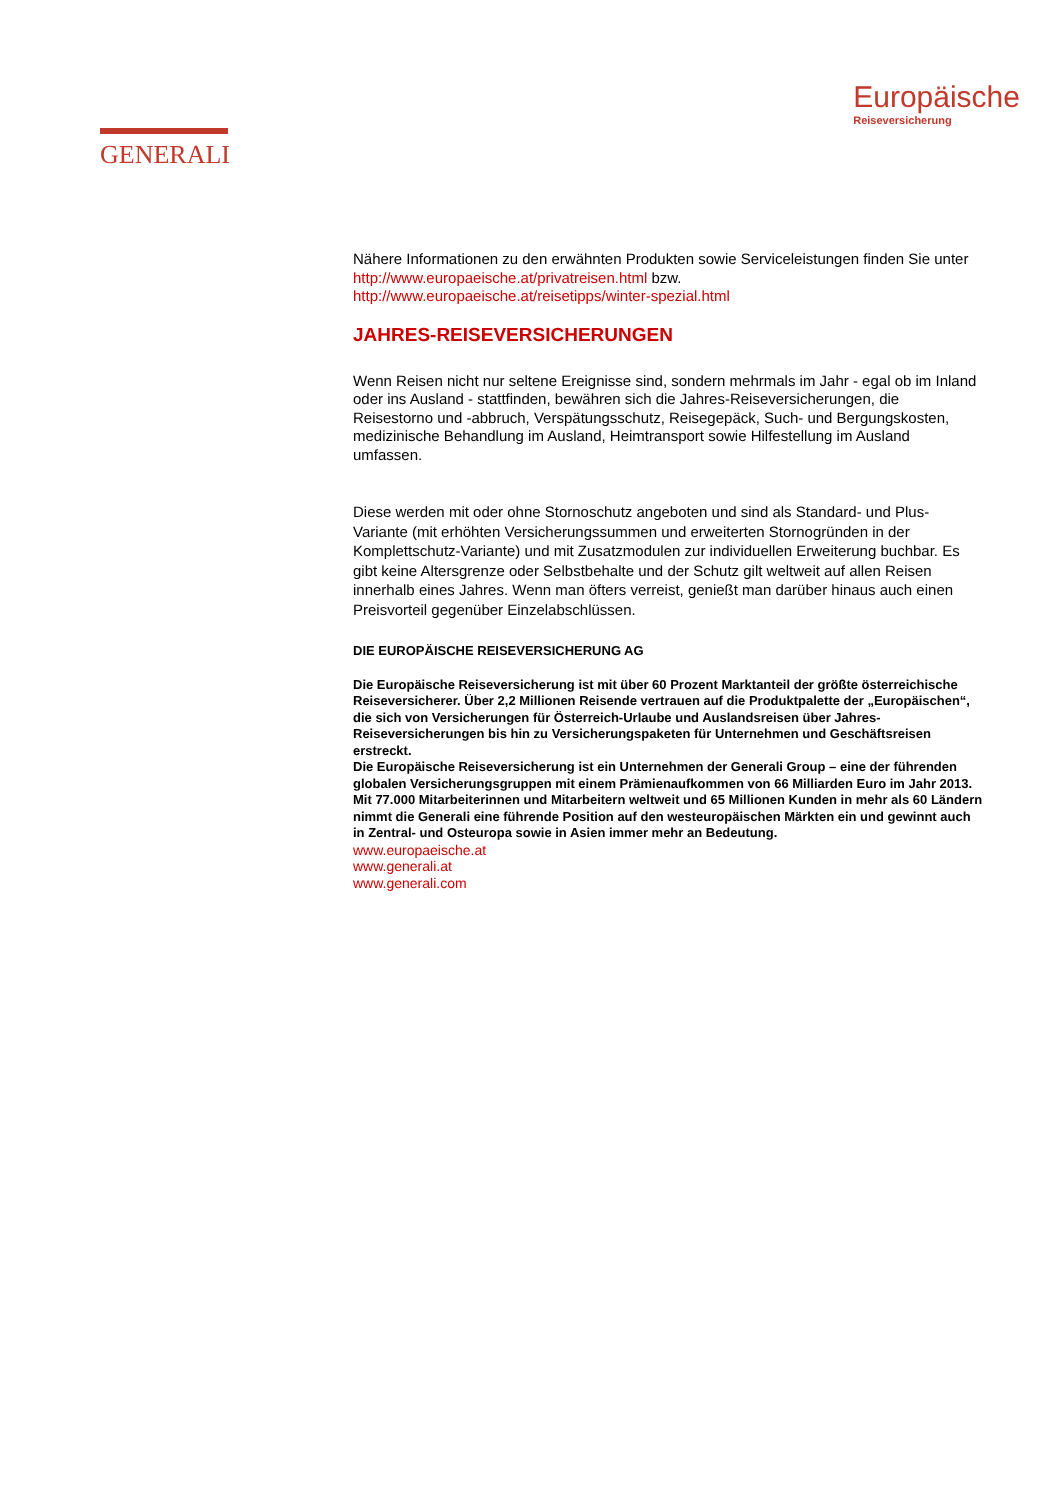GENERALI
Europäische
Reiseversicherung
Nähere Informationen zu den erwähnten Produkten sowie Serviceleistungen finden Sie unter http://www.europaeische.at/privatreisen.html bzw. http://www.europaeische.at/reisetipps/winter-spezial.html
JAHRES-REISEVERSICHERUNGEN
Wenn Reisen nicht nur seltene Ereignisse sind, sondern mehrmals im Jahr - egal ob im Inland oder ins Ausland - stattfinden, bewähren sich die Jahres-Reiseversicherungen, die Reisestorno und -abbruch, Verspätungsschutz, Reisegepäck, Such- und Bergungskosten, medizinische Behandlung im Ausland, Heimtransport sowie Hilfestellung im Ausland umfassen.
Diese werden mit oder ohne Stornoschutz angeboten und sind als Standard- und Plus-Variante (mit erhöhten Versicherungssummen und erweiterten Stornogründen in der Komplettschutz-Variante) und mit Zusatzmodulen zur individuellen Erweiterung buchbar. Es gibt keine Altersgrenze oder Selbstbehalte und der Schutz gilt weltweit auf allen Reisen innerhalb eines Jahres. Wenn man öfters verreist, genießt man darüber hinaus auch einen Preisvorteil gegenüber Einzelabschlüssen.
DIE EUROPÄISCHE REISEVERSICHERUNG AG
Die Europäische Reiseversicherung ist mit über 60 Prozent Marktanteil der größte österreichische Reiseversicherer. Über 2,2 Millionen Reisende vertrauen auf die Produktpalette der „Europäischen“, die sich von Versicherungen für Österreich-Urlaube und Auslandsreisen über Jahres-Reiseversicherungen bis hin zu Versicherungspaketen für Unternehmen und Geschäftsreisen erstreckt.
Die Europäische Reiseversicherung ist ein Unternehmen der Generali Group – eine der führenden globalen Versicherungsgruppen mit einem Prämienaufkommen von 66 Milliarden Euro im Jahr 2013. Mit 77.000 Mitarbeiterinnen und Mitarbeitern weltweit und 65 Millionen Kunden in mehr als 60 Ländern nimmt die Generali eine führende Position auf den westeuropäischen Märkten ein und gewinnt auch in Zentral- und Osteuropa sowie in Asien immer mehr an Bedeutung.
www.europaeische.at
www.generali.at
www.generali.com